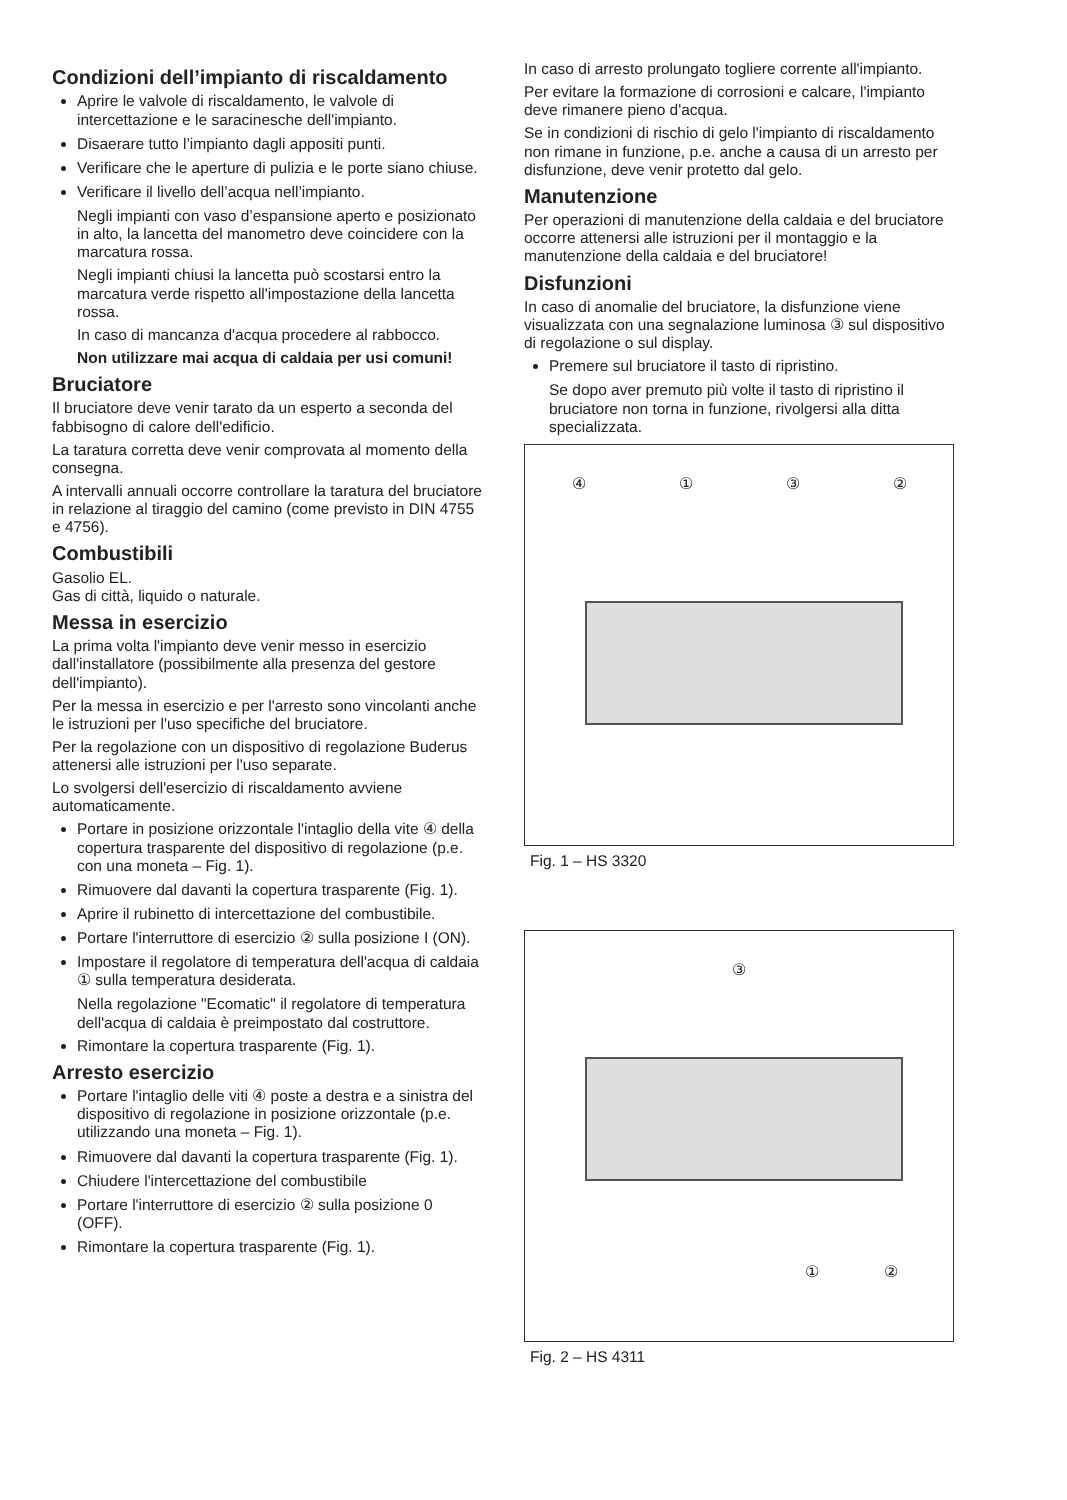Condizioni dell’impianto di riscaldamento
Aprire le valvole di riscaldamento, le valvole di intercettazione e le saracinesche dell'impianto.
Disaerare tutto l’impianto dagli appositi punti.
Verificare che le aperture di pulizia e le porte siano chiuse.
Verificare il livello dell’acqua nell’impianto.
Negli impianti con vaso d’espansione aperto e posizionato in alto, la lancetta del manometro deve coincidere con la marcatura rossa.
Negli impianti chiusi la lancetta può scostarsi entro la marcatura verde rispetto all'impostazione della lancetta rossa.
In caso di mancanza d'acqua procedere al rabbocco.
Non utilizzare mai acqua di caldaia per usi comuni!
Bruciatore
Il bruciatore deve venir tarato da un esperto a seconda del fabbisogno di calore dell'edificio.
La taratura corretta deve venir comprovata al momento della consegna.
A intervalli annuali occorre controllare la taratura del bruciatore in relazione al tiraggio del camino (come previsto in DIN 4755 e 4756).
Combustibili
Gasolio EL.
Gas di città, liquido o naturale.
Messa in esercizio
La prima volta l'impianto deve venir messo in esercizio dall'installatore (possibilmente alla presenza del gestore dell'impianto).
Per la messa in esercizio e per l'arresto sono vincolanti anche le istruzioni per l'uso specifiche del bruciatore.
Per la regolazione con un dispositivo di regolazione Buderus attenersi alle istruzioni per l'uso separate.
Lo svolgersi dell'esercizio di riscaldamento avviene automaticamente.
Portare in posizione orizzontale l'intaglio della vite ④ della copertura trasparente del dispositivo di regolazione (p.e. con una moneta – Fig. 1).
Rimuovere dal davanti la copertura trasparente (Fig. 1).
Aprire il rubinetto di intercettazione del combustibile.
Portare l'interruttore di esercizio ② sulla posizione I (ON).
Impostare il regolatore di temperatura dell'acqua di caldaia ① sulla temperatura desiderata.
Nella regolazione "Ecomatic" il regolatore di temperatura dell'acqua di caldaia è preimpostato dal costruttore.
Rimontare la copertura trasparente (Fig. 1).
Arresto esercizio
Portare l'intaglio delle viti ④ poste a destra e a sinistra del dispositivo di regolazione in posizione orizzontale (p.e. utilizzando una moneta – Fig. 1).
Rimuovere dal davanti la copertura trasparente (Fig. 1).
Chiudere l'intercettazione del combustibile
Portare l'interruttore di esercizio ② sulla posizione 0 (OFF).
Rimontare la copertura trasparente (Fig. 1).
In caso di arresto prolungato togliere corrente all'impianto.
Per evitare la formazione di corrosioni e calcare, l'impianto deve rimanere pieno d'acqua.
Se in condizioni di rischio di gelo l'impianto di riscaldamento non rimane in funzione, p.e. anche a causa di un arresto per disfunzione, deve venir protetto dal gelo.
Manutenzione
Per operazioni di manutenzione della caldaia e del bruciatore occorre attenersi alle istruzioni per il montaggio e la manutenzione della caldaia e del bruciatore!
Disfunzioni
In caso di anomalie del bruciatore, la disfunzione viene visualizzata con una segnalazione luminosa ③ sul dispositivo di regolazione o sul display.
Premere sul bruciatore il tasto di ripristino.
Se dopo aver premuto più volte il tasto di ripristino il bruciatore non torna in funzione, rivolgersi alla ditta specializzata.
④ ① ③ ②
Fig. 1 – HS 3320
③
① ②
Fig. 2 – HS 4311